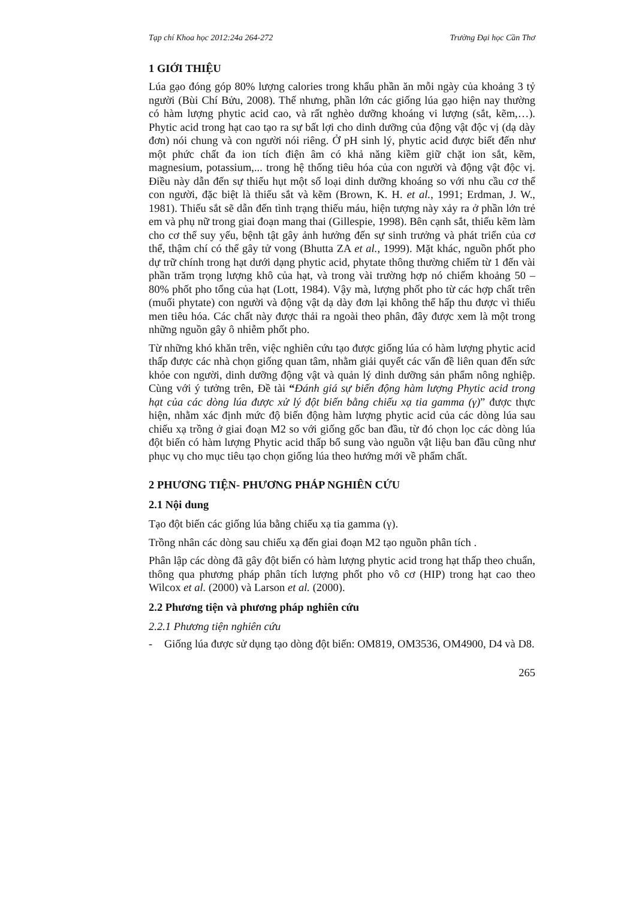Tạp chí Khoa học 2012:24a 264-272 Trường Đại học Cần Thơ
1 GIỚI THIỆU
Lúa gạo đóng góp 80% lượng calories trong khẩu phần ăn mỗi ngày của khoảng 3 tỷ người (Bùi Chí Bửu, 2008). Thế nhưng, phần lớn các giống lúa gạo hiện nay thường có hàm lượng phytic acid cao, và rất nghèo dưỡng khoáng vi lượng (sắt, kẽm,…). Phytic acid trong hạt cao tạo ra sự bất lợi cho dinh dưỡng của động vật độc vị (dạ dày đơn) nói chung và con người nói riêng. Ở pH sinh lý, phytic acid được biết đến như một phức chất đa ion tích điện âm có khả năng kiềm giữ chặt ion sắt, kẽm, magnesium, potassium,... trong hệ thống tiêu hóa của con người và động vật độc vị. Điều này dẫn đến sự thiếu hụt một số loại dinh dưỡng khoáng so với nhu cầu cơ thể con người, đặc biệt là thiếu sắt và kẽm (Brown, K. H. et al., 1991; Erdman, J. W., 1981). Thiếu sắt sẽ dẫn đến tình trạng thiếu máu, hiện tượng này xảy ra ở phần lớn trẻ em và phụ nữ trong giai đoạn mang thai (Gillespie, 1998). Bên cạnh sắt, thiếu kẽm làm cho cơ thể suy yếu, bệnh tật gây ảnh hưởng đến sự sinh trưởng và phát triển của cơ thể, thậm chí có thể gây tử vong (Bhutta ZA et al., 1999). Mặt khác, nguồn phốt pho dự trữ chính trong hạt dưới dạng phytic acid, phytate thông thường chiếm từ 1 đến vài phần trăm trọng lượng khô của hạt, và trong vài trường hợp nó chiếm khoảng 50 – 80% phốt pho tổng của hạt (Lott, 1984). Vậy mà, lượng phốt pho từ các hợp chất trên (muối phytate) con người và động vật dạ dày đơn lại không thể hấp thu được vì thiếu men tiêu hóa. Các chất này được thải ra ngoài theo phân, đây được xem là một trong những nguồn gây ô nhiễm phốt pho.
Từ những khó khăn trên, việc nghiên cứu tạo được giống lúa có hàm lượng phytic acid thấp được các nhà chọn giống quan tâm, nhằm giải quyết các vấn đề liên quan đến sức khỏe con người, dinh dưỡng động vật và quản lý dinh dưỡng sản phẩm nông nghiệp. Cùng với ý tưởng trên, Đề tài “Đánh giá sự biến động hàm lượng Phytic acid trong hạt của các dòng lúa được xử lý đột biến bằng chiếu xạ tia gamma (γ)” được thực hiện, nhằm xác định mức độ biến động hàm lượng phytic acid của các dòng lúa sau chiếu xạ trồng ở giai đoạn M2 so với giống gốc ban đầu, từ đó chọn lọc các dòng lúa đột biến có hàm lượng Phytic acid thấp bổ sung vào nguồn vật liệu ban đầu cũng như phục vụ cho mục tiêu tạo chọn giống lúa theo hướng mới về phẩm chất.
2 PHƯƠNG TIỆN- PHƯƠNG PHÁP NGHIÊN CỨU
2.1 Nội dung
Tạo đột biến các giống lúa bằng chiếu xạ tia gamma (γ).
Trồng nhân các dòng sau chiếu xạ đến giai đoạn M2 tạo nguồn phân tích .
Phân lập các dòng đã gây đột biến có hàm lượng phytic acid trong hạt thấp theo chuẩn, thông qua phương pháp phân tích lượng phốt pho vô cơ (HIP) trong hạt cao theo Wilcox et al. (2000) và Larson et al. (2000).
2.2 Phương tiện và phương pháp nghiên cứu
2.2.1 Phương tiện nghiên cứu
- Giống lúa được sử dụng tạo dòng đột biến: OM819, OM3536, OM4900, D4 và D8.
265